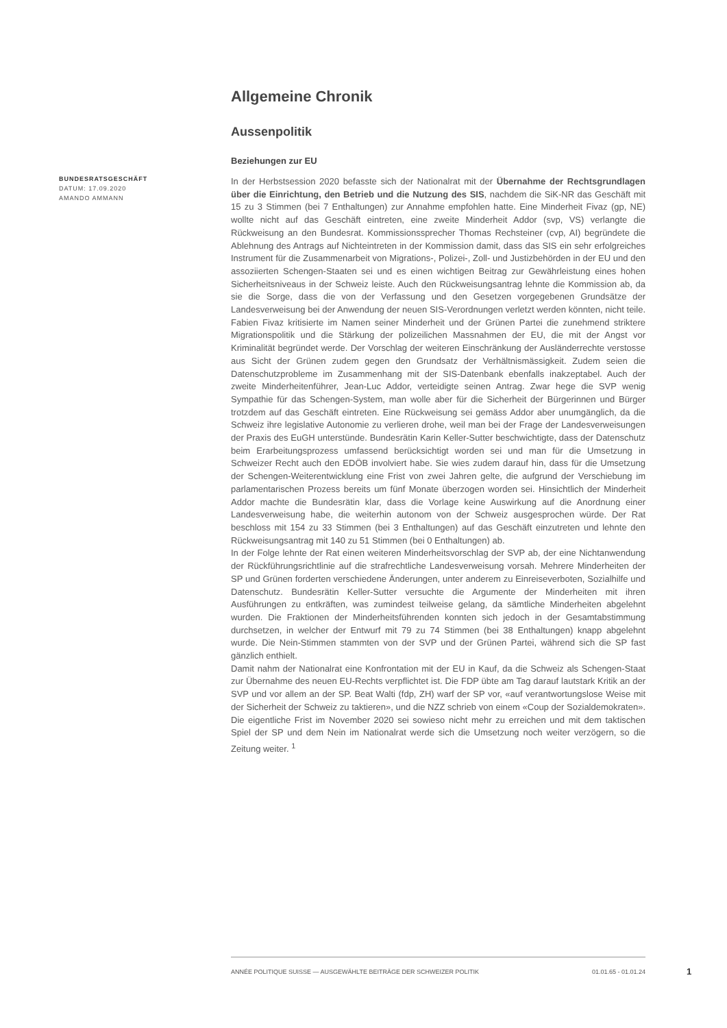Allgemeine Chronik
Aussenpolitik
Beziehungen zur EU
In der Herbstsession 2020 befasste sich der Nationalrat mit der Übernahme der Rechtsgrundlagen über die Einrichtung, den Betrieb und die Nutzung des SIS, nachdem die SiK-NR das Geschäft mit 15 zu 3 Stimmen (bei 7 Enthaltungen) zur Annahme empfohlen hatte. Eine Minderheit Fivaz (gp, NE) wollte nicht auf das Geschäft eintreten, eine zweite Minderheit Addor (svp, VS) verlangte die Rückweisung an den Bundesrat. Kommissionssprecher Thomas Rechsteiner (cvp, AI) begründete die Ablehnung des Antrags auf Nichteintreten in der Kommission damit, dass das SIS ein sehr erfolgreiches Instrument für die Zusammenarbeit von Migrations-, Polizei-, Zoll- und Justizbehörden in der EU und den assoziierten Schengen-Staaten sei und es einen wichtigen Beitrag zur Gewährleistung eines hohen Sicherheitsniveaus in der Schweiz leiste. Auch den Rückweisungsantrag lehnte die Kommission ab, da sie die Sorge, dass die von der Verfassung und den Gesetzen vorgegebenen Grundsätze der Landesverweisung bei der Anwendung der neuen SIS-Verordnungen verletzt werden könnten, nicht teile. Fabien Fivaz kritisierte im Namen seiner Minderheit und der Grünen Partei die zunehmend striktere Migrationspolitik und die Stärkung der polizeilichen Massnahmen der EU, die mit der Angst vor Kriminalität begründet werde. Der Vorschlag der weiteren Einschränkung der Ausländerrechte verstosse aus Sicht der Grünen zudem gegen den Grundsatz der Verhältnismässigkeit. Zudem seien die Datenschutzprobleme im Zusammenhang mit der SIS-Datenbank ebenfalls inakzeptabel. Auch der zweite Minderheitenführer, Jean-Luc Addor, verteidigte seinen Antrag. Zwar hege die SVP wenig Sympathie für das Schengen-System, man wolle aber für die Sicherheit der Bürgerinnen und Bürger trotzdem auf das Geschäft eintreten. Eine Rückweisung sei gemäss Addor aber unumgänglich, da die Schweiz ihre legislative Autonomie zu verlieren drohe, weil man bei der Frage der Landesverweisungen der Praxis des EuGH unterstünde. Bundesrätin Karin Keller-Sutter beschwichtigte, dass der Datenschutz beim Erarbeitungsprozess umfassend berücksichtigt worden sei und man für die Umsetzung in Schweizer Recht auch den EDÖB involviert habe. Sie wies zudem darauf hin, dass für die Umsetzung der Schengen-Weiterentwicklung eine Frist von zwei Jahren gelte, die aufgrund der Verschiebung im parlamentarischen Prozess bereits um fünf Monate überzogen worden sei. Hinsichtlich der Minderheit Addor machte die Bundesrätin klar, dass die Vorlage keine Auswirkung auf die Anordnung einer Landesverweisung habe, die weiterhin autonom von der Schweiz ausgesprochen würde. Der Rat beschloss mit 154 zu 33 Stimmen (bei 3 Enthaltungen) auf das Geschäft einzutreten und lehnte den Rückweisungsantrag mit 140 zu 51 Stimmen (bei 0 Enthaltungen) ab.
In der Folge lehnte der Rat einen weiteren Minderheitsvorschlag der SVP ab, der eine Nichtanwendung der Rückführungsrichtlinie auf die strafrechtliche Landesverweisung vorsah. Mehrere Minderheiten der SP und Grünen forderten verschiedene Änderungen, unter anderem zu Einreiseverboten, Sozialhilfe und Datenschutz. Bundesrätin Keller-Sutter versuchte die Argumente der Minderheiten mit ihren Ausführungen zu entkräften, was zumindest teilweise gelang, da sämtliche Minderheiten abgelehnt wurden. Die Fraktionen der Minderheitsführenden konnten sich jedoch in der Gesamtabstimmung durchsetzen, in welcher der Entwurf mit 79 zu 74 Stimmen (bei 38 Enthaltungen) knapp abgelehnt wurde. Die Nein-Stimmen stammten von der SVP und der Grünen Partei, während sich die SP fast gänzlich enthielt.
Damit nahm der Nationalrat eine Konfrontation mit der EU in Kauf, da die Schweiz als Schengen-Staat zur Übernahme des neuen EU-Rechts verpflichtet ist. Die FDP übte am Tag darauf lautstark Kritik an der SVP und vor allem an der SP. Beat Walti (fdp, ZH) warf der SP vor, «auf verantwortungslose Weise mit der Sicherheit der Schweiz zu taktieren», und die NZZ schrieb von einem «Coup der Sozialdemokraten». Die eigentliche Frist im November 2020 sei sowieso nicht mehr zu erreichen und mit dem taktischen Spiel der SP und dem Nein im Nationalrat werde sich die Umsetzung noch weiter verzögern, so die Zeitung weiter. <sup>1</sup>
BUNDESRATSGESCHÄFT
DATUM: 17.09.2020
AMANDO AMMANN
ANNÉE POLITIQUE SUISSE — AUSGEWÄHLTE BEITRÄGE DER SCHWEIZER POLITIK 01.01.65 - 01.01.24
1